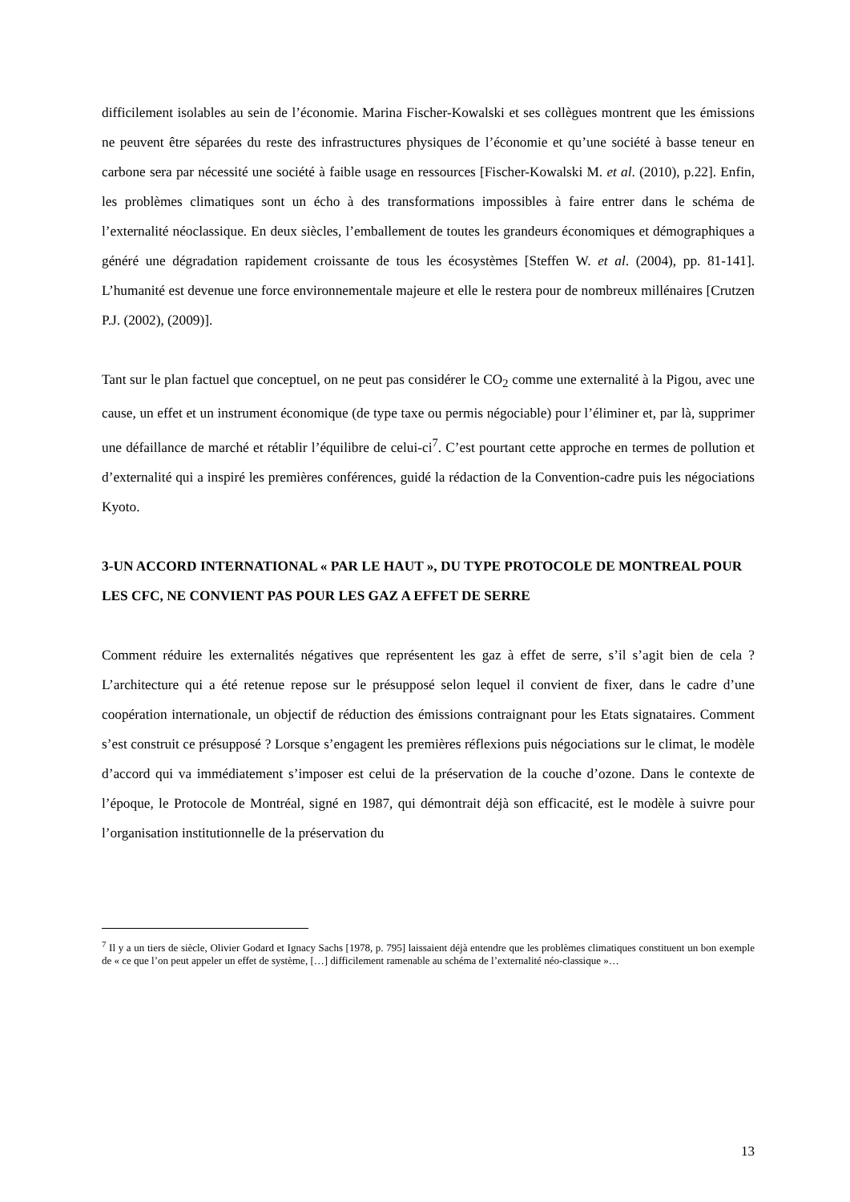difficilement isolables au sein de l’économie. Marina Fischer-Kowalski et ses collègues montrent que les émissions ne peuvent être séparées du reste des infrastructures physiques de l’économie et qu’une société à basse teneur en carbone sera par nécessité une société à faible usage en ressources [Fischer-Kowalski M. et al. (2010), p.22]. Enfin, les problèmes climatiques sont un écho à des transformations impossibles à faire entrer dans le schéma de l’externalité néoclassique. En deux siècles, l’emballement de toutes les grandeurs économiques et démographiques a généré une dégradation rapidement croissante de tous les écosystèmes [Steffen W. et al. (2004), pp. 81-141]. L’humanité est devenue une force environnementale majeure et elle le restera pour de nombreux millénaires [Crutzen P.J. (2002), (2009)].
Tant sur le plan factuel que conceptuel, on ne peut pas considérer le CO<sub>2</sub> comme une externalité à la Pigou, avec une cause, un effet et un instrument économique (de type taxe ou permis négociable) pour l’éliminer et, par là, supprimer une défaillance de marché et rétablir l’équilibre de celui-ci<sup>7</sup>. C’est pourtant cette approche en termes de pollution et d’externalité qui a inspiré les premières conférences, guidé la rédaction de la Convention-cadre puis les négociations Kyoto.
3-UN ACCORD INTERNATIONAL « PAR LE HAUT », DU TYPE PROTOCOLE DE MONTREAL POUR LES CFC, NE CONVIENT PAS POUR LES GAZ A EFFET DE SERRE
Comment réduire les externalités négatives que représentent les gaz à effet de serre, s’il s’agit bien de cela ? L’architecture qui a été retenue repose sur le présupposé selon lequel il convient de fixer, dans le cadre d’une coopération internationale, un objectif de réduction des émissions contraignant pour les Etats signataires. Comment s’est construit ce présupposé ? Lorsque s’engagent les premières réflexions puis négociations sur le climat, le modèle d’accord qui va immédiatement s’imposer est celui de la préservation de la couche d’ozone. Dans le contexte de l’époque, le Protocole de Montréal, signé en 1987, qui démontrait déjà son efficacité, est le modèle à suivre pour l’organisation institutionnelle de la préservation du
<sup>7</sup> Il y a un tiers de siècle, Olivier Godard et Ignacy Sachs [1978, p. 795] laissaient déjà entendre que les problèmes climatiques constituent un bon exemple de « ce que l’on peut appeler un effet de système, […] difficilement ramenable au schéma de l’externalité néo-classique »…
13